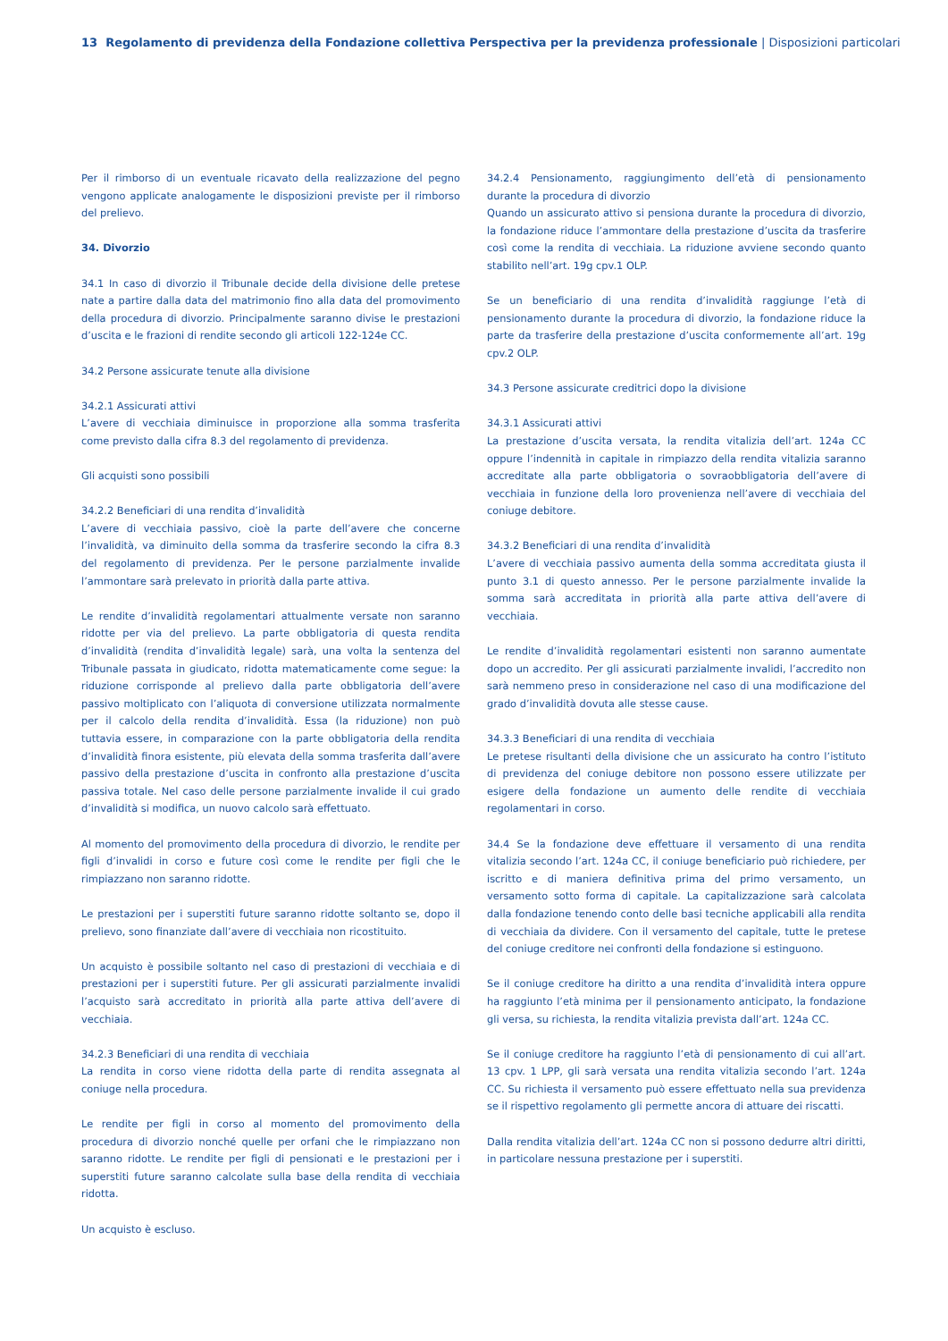13 Regolamento di previdenza della Fondazione collettiva Perspectiva per la previdenza professionale | Disposizioni particolari
Per il rimborso di un eventuale ricavato della realizzazione del pegno vengono applicate analogamente le disposizioni previste per il rimborso del prelievo.
34. Divorzio
34.1 In caso di divorzio il Tribunale decide della divisione delle pretese nate a partire dalla data del matrimonio fino alla data del promovimento della procedura di divorzio. Principalmente saranno divise le prestazioni d’uscita e le frazioni di rendite secondo gli articoli 122-124e CC.
34.2 Persone assicurate tenute alla divisione
34.2.1 Assicurati attivi
L’avere di vecchiaia diminuisce in proporzione alla somma trasferita come previsto dalla cifra 8.3 del regolamento di previdenza.
Gli acquisti sono possibili
34.2.2 Beneficiari di una rendita d’invalidità
L’avere di vecchiaia passivo, cioè la parte dell’avere che concerne l’invalidità, va diminuito della somma da trasferire secondo la cifra 8.3 del regolamento di previdenza. Per le persone parzialmente invalide l’ammontare sarà prelevato in priorità dalla parte attiva.
Le rendite d’invalidità regolamentari attualmente versate non saranno ridotte per via del prelievo. La parte obbligatoria di questa rendita d’invalidità (rendita d’invalidità legale) sarà, una volta la sentenza del Tribunale passata in giudicato, ridotta matematicamente come segue: la riduzione corrisponde al prelievo dalla parte obbligatoria dell’avere passivo moltiplicato con l’aliquota di conversione utilizzata normalmente per il calcolo della rendita d’invalidità. Essa (la riduzione) non può tuttavia essere, in comparazione con la parte obbligatoria della rendita d’invalidità finora esistente, più elevata della somma trasferita dall’avere passivo della prestazione d’uscita in confronto alla prestazione d’uscita passiva totale. Nel caso delle persone parzialmente invalide il cui grado d’invalidità si modifica, un nuovo calcolo sarà effettuato.
Al momento del promovimento della procedura di divorzio, le rendite per figli d’invalidi in corso e future così come le rendite per figli che le rimpiazzano non saranno ridotte.
Le prestazioni per i superstiti future saranno ridotte soltanto se, dopo il prelievo, sono finanziate dall’avere di vecchiaia non ricostituito.
Un acquisto è possibile soltanto nel caso di prestazioni di vecchiaia e di prestazioni per i superstiti future. Per gli assicurati parzialmente invalidi l’acquisto sarà accreditato in priorità alla parte attiva dell’avere di vecchiaia.
34.2.3 Beneficiari di una rendita di vecchiaia
La rendita in corso viene ridotta della parte di rendita assegnata al coniuge nella procedura.
Le rendite per figli in corso al momento del promovimento della procedura di divorzio nonché quelle per orfani che le rimpiazzano non saranno ridotte. Le rendite per figli di pensionati e le prestazioni per i superstiti future saranno calcolate sulla base della rendita di vecchiaia ridotta.
Un acquisto è escluso.
34.2.4 Pensionamento, raggiungimento dell’età di pensionamento durante la procedura di divorzio
Quando un assicurato attivo si pensiona durante la procedura di divorzio, la fondazione riduce l’ammontare della prestazione d’uscita da trasferire così come la rendita di vecchiaia. La riduzione avviene secondo quanto stabilito nell’art. 19g cpv.1 OLP.
Se un beneficiario di una rendita d’invalidità raggiunge l’età di pensionamento durante la procedura di divorzio, la fondazione riduce la parte da trasferire della prestazione d’uscita conformemente all’art. 19g cpv.2 OLP.
34.3 Persone assicurate creditrici dopo la divisione
34.3.1 Assicurati attivi
La prestazione d’uscita versata, la rendita vitalizia dell’art. 124a CC oppure l’indennità in capitale in rimpiazzo della rendita vitalizia saranno accreditate alla parte obbligatoria o sovraobbligatoria dell’avere di vecchiaia in funzione della loro provenienza nell’avere di vecchiaia del coniuge debitore.
34.3.2 Beneficiari di una rendita d’invalidità
L’avere di vecchiaia passivo aumenta della somma accreditata giusta il punto 3.1 di questo annesso. Per le persone parzialmente invalide la somma sarà accreditata in priorità alla parte attiva dell’avere di vecchiaia.
Le rendite d’invalidità regolamentari esistenti non saranno aumentate dopo un accredito. Per gli assicurati parzialmente invalidi, l’accredito non sarà nemmeno preso in considerazione nel caso di una modificazione del grado d’invalidità dovuta alle stesse cause.
34.3.3 Beneficiari di una rendita di vecchiaia
Le pretese risultanti della divisione che un assicurato ha contro l’istituto di previdenza del coniuge debitore non possono essere utilizzate per esigere della fondazione un aumento delle rendite di vecchiaia regolamentari in corso.
34.4 Se la fondazione deve effettuare il versamento di una rendita vitalizia secondo l’art. 124a CC, il coniuge beneficiario può richiedere, per iscritto e di maniera definitiva prima del primo versamento, un versamento sotto forma di capitale. La capitalizzazione sarà calcolata dalla fondazione tenendo conto delle basi tecniche applicabili alla rendita di vecchiaia da dividere. Con il versamento del capitale, tutte le pretese del coniuge creditore nei confronti della fondazione si estinguono.
Se il coniuge creditore ha diritto a una rendita d’invalidità intera oppure ha raggiunto l’età minima per il pensionamento anticipato, la fondazione gli versa, su richiesta, la rendita vitalizia prevista dall’art. 124a CC.
Se il coniuge creditore ha raggiunto l’età di pensionamento di cui all’art. 13 cpv. 1 LPP, gli sarà versata una rendita vitalizia secondo l’art. 124a CC. Su richiesta il versamento può essere effettuato nella sua previdenza se il rispettivo regolamento gli permette ancora di attuare dei riscatti.
Dalla rendita vitalizia dell’art. 124a CC non si possono dedurre altri diritti, in particolare nessuna prestazione per i superstiti.